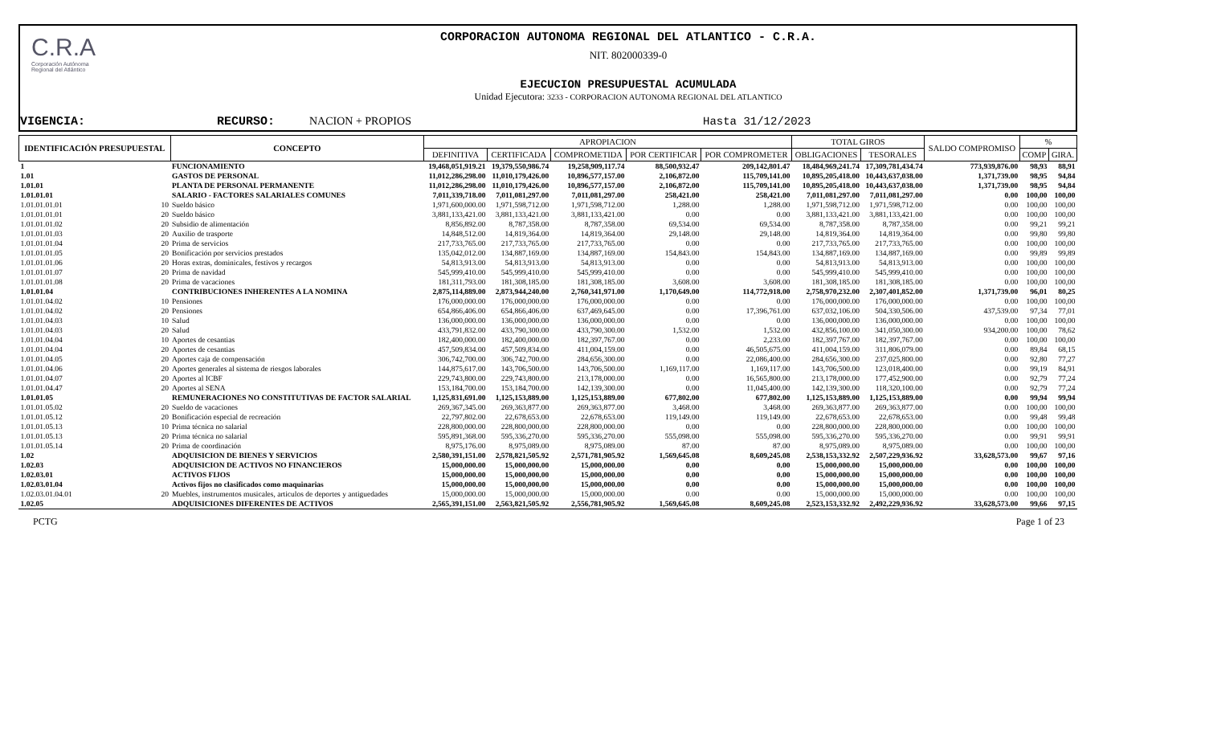C.R.A
Corporación Autónoma Regional del Atlántico
CORPORACION AUTONOMA REGIONAL DEL ATLANTICO - C.R.A.
NIT. 802000339-0
EJECUCION PRESUPUESTAL ACUMULADA
Unidad Ejecutora: 3233 - CORPORACION AUTONOMA REGIONAL DEL ATLANTICO
VIGENCIA: RECURSO: NACION + PROPIOS Hasta 31/12/2023
| IDENTIFICACIÓN PRESUPUESTAL | | CONCEPTO | APROPIACION | | | | | TOTAL GIROS | | SALDO COMPROMISO | % | |
| --- | --- | --- | --- | --- | --- | --- | --- | --- | --- | --- | --- | --- |
| | | | DEFINITIVA | CERTIFICADA | COMPROMETIDA | POR CERTIFICAR | POR COMPROMETER | OBLIGACIONES | TESORALES | | COMP | GIRA. |
| 1 | | FUNCIONAMIENTO | 19,468,051,919.21 | 19,379,550,986.74 | 19,258,909,117.74 | 88,500,932.47 | 209,142,801.47 | 18,484,969,241.74 | 17,309,781,434.74 | 773,939,876.00 | 98,93 | 88,91 |
| 1.01 | | GASTOS DE PERSONAL | 11,012,286,298.00 | 11,010,179,426.00 | 10,896,577,157.00 | 2,106,872.00 | 115,709,141.00 | 10,895,205,418.00 | 10,443,637,038.00 | 1,371,739.00 | 98,95 | 94,84 |
| 1.01.01 | | PLANTA DE PERSONAL PERMANENTE | 11,012,286,298.00 | 11,010,179,426.00 | 10,896,577,157.00 | 2,106,872.00 | 115,709,141.00 | 10,895,205,418.00 | 10,443,637,038.00 | 1,371,739.00 | 98,95 | 94,84 |
| 1.01.01.01 | | SALARIO - FACTORES SALARIALES COMUNES | 7,011,339,718.00 | 7,011,081,297.00 | 7,011,081,297.00 | 258,421.00 | 258,421.00 | 7,011,081,297.00 | 7,011,081,297.00 | 0.00 | 100,00 | 100,00 |
| 1.01.01.01.01 | 10 | Sueldo básico | 1,971,600,000.00 | 1,971,598,712.00 | 1,971,598,712.00 | 1,288.00 | 1,288.00 | 1,971,598,712.00 | 1,971,598,712.00 | 0.00 | 100,00 | 100,00 |
| 1.01.01.01.01 | 20 | Sueldo básico | 3,881,133,421.00 | 3,881,133,421.00 | 3,881,133,421.00 | 0.00 | 0.00 | 3,881,133,421.00 | 3,881,133,421.00 | 0.00 | 100,00 | 100,00 |
| 1.01.01.01.02 | 20 | Subsidio de alimentación | 8,856,892.00 | 8,787,358.00 | 8,787,358.00 | 69,534.00 | 69,534.00 | 8,787,358.00 | 8,787,358.00 | 0.00 | 99,21 | 99,21 |
| 1.01.01.01.03 | 20 | Auxilio de trasporte | 14,848,512.00 | 14,819,364.00 | 14,819,364.00 | 29,148.00 | 29,148.00 | 14,819,364.00 | 14,819,364.00 | 0.00 | 99,80 | 99,80 |
| 1.01.01.01.04 | 20 | Prima de servicios | 217,733,765.00 | 217,733,765.00 | 217,733,765.00 | 0.00 | 0.00 | 217,733,765.00 | 217,733,765.00 | 0.00 | 100,00 | 100,00 |
| 1.01.01.01.05 | 20 | Bonificación por servicios prestados | 135,042,012.00 | 134,887,169.00 | 134,887,169.00 | 154,843.00 | 154,843.00 | 134,887,169.00 | 134,887,169.00 | 0.00 | 99,89 | 99,89 |
| 1.01.01.01.06 | 20 | Horas extras, dominicales, festivos y recargos | 54,813,913.00 | 54,813,913.00 | 54,813,913.00 | 0.00 | 0.00 | 54,813,913.00 | 54,813,913.00 | 0.00 | 100,00 | 100,00 |
| 1.01.01.01.07 | 20 | Prima de navidad | 545,999,410.00 | 545,999,410.00 | 545,999,410.00 | 0.00 | 0.00 | 545,999,410.00 | 545,999,410.00 | 0.00 | 100,00 | 100,00 |
| 1.01.01.01.08 | 20 | Prima de vacaciones | 181,311,793.00 | 181,308,185.00 | 181,308,185.00 | 3,608.00 | 3,608.00 | 181,308,185.00 | 181,308,185.00 | 0.00 | 100,00 | 100,00 |
| 1.01.01.04 | | CONTRIBUCIONES INHERENTES A LA NOMINA | 2,875,114,889.00 | 2,873,944,240.00 | 2,760,341,971.00 | 1,170,649.00 | 114,772,918.00 | 2,758,970,232.00 | 2,307,401,852.00 | 1,371,739.00 | 96,01 | 80,25 |
| 1.01.01.04.02 | 10 | Pensiones | 176,000,000.00 | 176,000,000.00 | 176,000,000.00 | 0.00 | 0.00 | 176,000,000.00 | 176,000,000.00 | 0.00 | 100,00 | 100,00 |
| 1.01.01.04.02 | 20 | Pensiones | 654,866,406.00 | 654,866,406.00 | 637,469,645.00 | 0.00 | 17,396,761.00 | 637,032,106.00 | 504,330,506.00 | 437,539.00 | 97,34 | 77,01 |
| 1.01.01.04.03 | 10 | Salud | 136,000,000.00 | 136,000,000.00 | 136,000,000.00 | 0.00 | 0.00 | 136,000,000.00 | 136,000,000.00 | 0.00 | 100,00 | 100,00 |
| 1.01.01.04.03 | 20 | Salud | 433,791,832.00 | 433,790,300.00 | 433,790,300.00 | 1,532.00 | 1,532.00 | 432,856,100.00 | 341,050,300.00 | 934,200.00 | 100,00 | 78,62 |
| 1.01.01.04.04 | 10 | Aportes de cesantias | 182,400,000.00 | 182,400,000.00 | 182,397,767.00 | 0.00 | 2,233.00 | 182,397,767.00 | 182,397,767.00 | 0.00 | 100,00 | 100,00 |
| 1.01.01.04.04 | 20 | Aportes de cesantias | 457,509,834.00 | 457,509,834.00 | 411,004,159.00 | 0.00 | 46,505,675.00 | 411,004,159.00 | 311,806,079.00 | 0.00 | 89,84 | 68,15 |
| 1.01.01.04.05 | 20 | Aportes caja de compensación | 306,742,700.00 | 306,742,700.00 | 284,656,300.00 | 0.00 | 22,086,400.00 | 284,656,300.00 | 237,025,800.00 | 0.00 | 92,80 | 77,27 |
| 1.01.01.04.06 | 20 | Aportes generales al sistema de riesgos laborales | 144,875,617.00 | 143,706,500.00 | 143,706,500.00 | 1,169,117.00 | 1,169,117.00 | 143,706,500.00 | 123,018,400.00 | 0.00 | 99,19 | 84,91 |
| 1.01.01.04.07 | 20 | Aportes al ICBF | 229,743,800.00 | 229,743,800.00 | 213,178,000.00 | 0.00 | 16,565,800.00 | 213,178,000.00 | 177,452,900.00 | 0.00 | 92,79 | 77,24 |
| 1.01.01.04.47 | 20 | Aportes al SENA | 153,184,700.00 | 153,184,700.00 | 142,139,300.00 | 0.00 | 11,045,400.00 | 142,139,300.00 | 118,320,100.00 | 0.00 | 92,79 | 77,24 |
| 1.01.01.05 | | REMUNERACIONES NO CONSTITUTIVAS DE FACTOR SALARIAL | 1,125,831,691.00 | 1,125,153,889.00 | 1,125,153,889.00 | 677,802.00 | 677,802.00 | 1,125,153,889.00 | 1,125,153,889.00 | 0.00 | 99,94 | 99,94 |
| 1.01.01.05.02 | 20 | Sueldo de vacaciones | 269,367,345.00 | 269,363,877.00 | 269,363,877.00 | 3,468.00 | 3,468.00 | 269,363,877.00 | 269,363,877.00 | 0.00 | 100,00 | 100,00 |
| 1.01.01.05.12 | 20 | Bonificación especial de recreación | 22,797,802.00 | 22,678,653.00 | 22,678,653.00 | 119,149.00 | 119,149.00 | 22,678,653.00 | 22,678,653.00 | 0.00 | 99,48 | 99,48 |
| 1.01.01.05.13 | 10 | Prima técnica no salarial | 228,800,000.00 | 228,800,000.00 | 228,800,000.00 | 0.00 | 0.00 | 228,800,000.00 | 228,800,000.00 | 0.00 | 100,00 | 100,00 |
| 1.01.01.05.13 | 20 | Prima técnica no salarial | 595,891,368.00 | 595,336,270.00 | 595,336,270.00 | 555,098.00 | 555,098.00 | 595,336,270.00 | 595,336,270.00 | 0.00 | 99,91 | 99,91 |
| 1.01.01.05.14 | 20 | Prima de coordinación | 8,975,176.00 | 8,975,089.00 | 8,975,089.00 | 87.00 | 87.00 | 8,975,089.00 | 8,975,089.00 | 0.00 | 100,00 | 100,00 |
| 1.02 | | ADQUISICION DE BIENES Y SERVICIOS | 2,580,391,151.00 | 2,578,821,505.92 | 2,571,781,905.92 | 1,569,645.08 | 8,609,245.08 | 2,538,153,332.92 | 2,507,229,936.92 | 33,628,573.00 | 99,67 | 97,16 |
| 1.02.03 | | ADQUISICION DE ACTIVOS NO FINANCIEROS | 15,000,000.00 | 15,000,000.00 | 15,000,000.00 | 0.00 | 0.00 | 15,000,000.00 | 15,000,000.00 | 0.00 | 100,00 | 100,00 |
| 1.02.03.01 | | ACTIVOS FIJOS | 15,000,000.00 | 15,000,000.00 | 15,000,000.00 | 0.00 | 0.00 | 15,000,000.00 | 15,000,000.00 | 0.00 | 100,00 | 100,00 |
| 1.02.03.01.04 | | Activos fijos no clasificados como maquinarias | 15,000,000.00 | 15,000,000.00 | 15,000,000.00 | 0.00 | 0.00 | 15,000,000.00 | 15,000,000.00 | 0.00 | 100,00 | 100,00 |
| 1.02.03.01.04.01 | 20 | Muebles, instrumentos musicales, articulos de deportes y antiguedades | 15,000,000.00 | 15,000,000.00 | 15,000,000.00 | 0.00 | 0.00 | 15,000,000.00 | 15,000,000.00 | 0.00 | 100,00 | 100,00 |
| 1.02.05 | | ADQUISICIONES DIFERENTES DE ACTIVOS | 2,565,391,151.00 | 2,563,821,505.92 | 2,556,781,905.92 | 1,569,645.08 | 8,609,245.08 | 2,523,153,332.92 | 2,492,229,936.92 | 33,628,573.00 | 99,66 | 97,15 |
PCTG Page 1 of 23